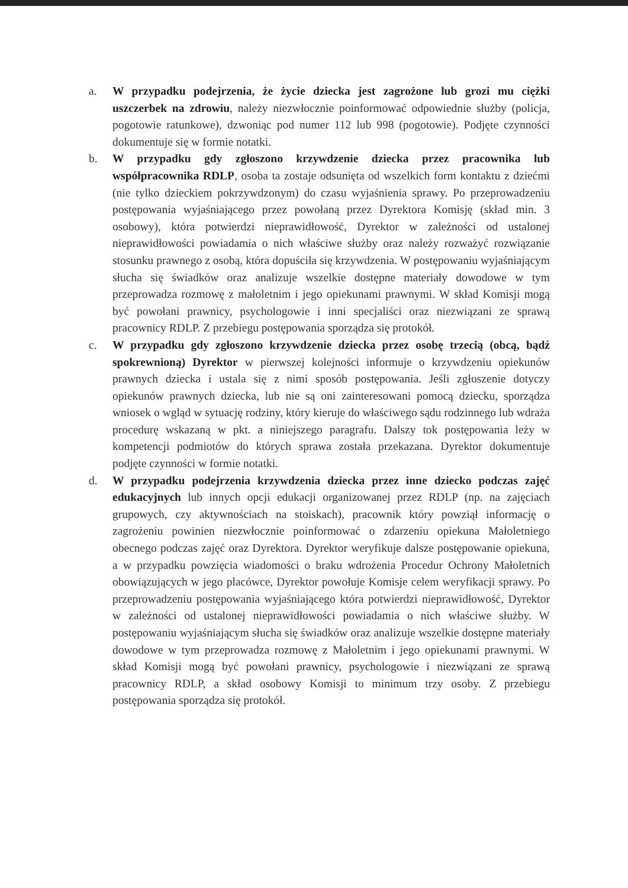a. W przypadku podejrzenia, że życie dziecka jest zagrożone lub grozi mu ciężki uszczerbek na zdrowiu, należy niezwłocznie poinformować odpowiednie służby (policja, pogotowie ratunkowe), dzwoniąc pod numer 112 lub 998 (pogotowie). Podjęte czynności dokumentuje się w formie notatki.
b. W przypadku gdy zgłoszono krzywdzenie dziecka przez pracownika lub współpracownika RDLP, osoba ta zostaje odsunięta od wszelkich form kontaktu z dziećmi (nie tylko dzieckiem pokrzywdzonym) do czasu wyjaśnienia sprawy. Po przeprowadzeniu postępowania wyjaśniającego przez powołaną przez Dyrektora Komisję (skład min. 3 osobowy), która potwierdzi nieprawidłowość, Dyrektor w zależności od ustalonej nieprawidłowości powiadamia o nich właściwe służby oraz należy rozważyć rozwiązanie stosunku prawnego z osobą, która dopuściła się krzywdzenia. W postępowaniu wyjaśniającym słucha się świadków oraz analizuje wszelkie dostępne materiały dowodowe w tym przeprowadza rozmowę z małoletnim i jego opiekunami prawnymi. W skład Komisji mogą być powołani prawnicy, psychologowie i inni specjaliści oraz niezwiązani ze sprawą pracownicy RDLP. Z przebiegu postępowania sporządza się protokół.
c. W przypadku gdy zgłoszono krzywdzenie dziecka przez osobę trzecią (obcą, bądź spokrewnioną) Dyrektor w pierwszej kolejności informuje o krzywdzeniu opiekunów prawnych dziecka i ustala się z nimi sposób postępowania. Jeśli zgłoszenie dotyczy opiekunów prawnych dziecka, lub nie są oni zainteresowani pomocą dziecku, sporządza wniosek o wgląd w sytuację rodziny, który kieruje do właściwego sądu rodzinnego lub wdraża procedurę wskazaną w pkt. a niniejszego paragrafu. Dalszy tok postępowania leży w kompetencji podmiotów do których sprawa została przekazana. Dyrektor dokumentuje podjęte czynności w formie notatki.
d. W przypadku podejrzenia krzywdzenia dziecka przez inne dziecko podczas zajęć edukacyjnych lub innych opcji edukacji organizowanej przez RDLP (np. na zajęciach grupowych, czy aktywnościach na stoiskach), pracownik który powziął informację o zagrożeniu powinien niezwłocznie poinformować o zdarzeniu opiekuna Małoletniego obecnego podczas zajęć oraz Dyrektora. Dyrektor weryfikuje dalsze postępowanie opiekuna, a w przypadku powzięcia wiadomości o braku wdrożenia Procedur Ochrony Małoletnich obowiązujących w jego placówce, Dyrektor powołuje Komisje celem weryfikacji sprawy. Po przeprowadzeniu postępowania wyjaśniającego która potwierdzi nieprawidłowość, Dyrektor w zależności od ustalonej nieprawidłowości powiadamia o nich właściwe służby. W postępowaniu wyjaśniającym słucha się świadków oraz analizuje wszelkie dostępne materiały dowodowe w tym przeprowadza rozmowę z Małoletnim i jego opiekunami prawnymi. W skład Komisji mogą być powołani prawnicy, psychologowie i niezwiązani ze sprawą pracownicy RDLP, a skład osobowy Komisji to minimum trzy osoby. Z przebiegu postępowania sporządza się protokół.